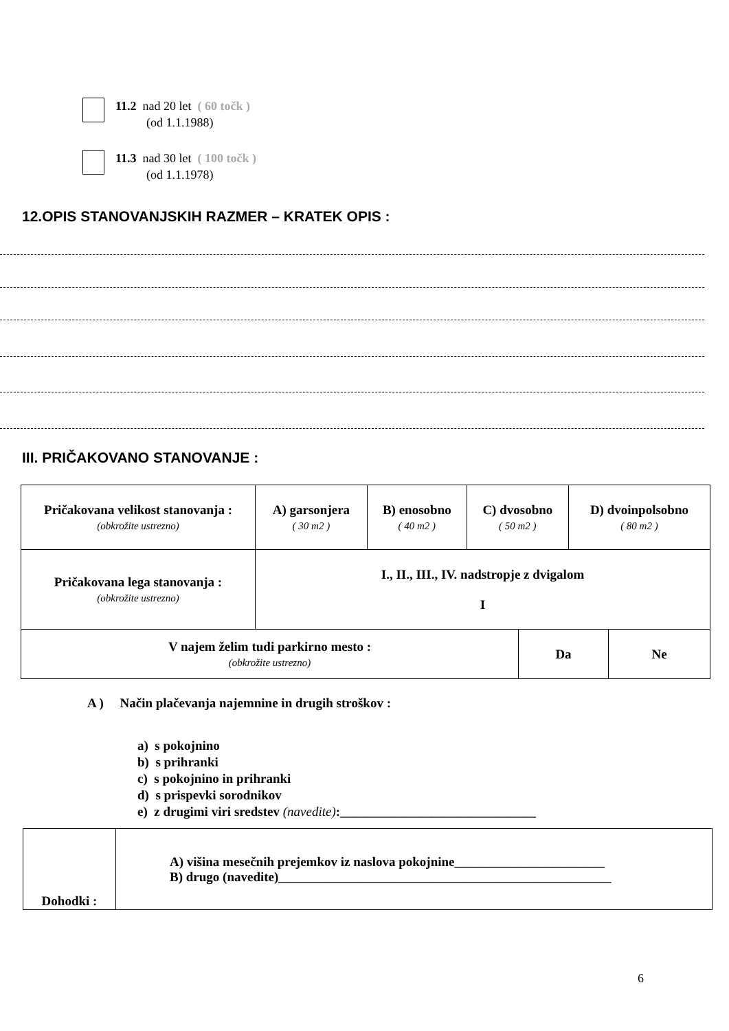11.2 nad 20 let ( 60 točk )
(od 1.1.1988)
11.3 nad 30 let ( 100 točk )
(od 1.1.1978)
12.OPIS STANOVANJSKIH RAZMER – KRATEK OPIS :
III. PRIČAKOVANO STANOVANJE :
| Pričakovana velikost stanovanja : (obkrožite ustrezno) | A) garsonjera ( 30 m2 ) | B) enosobno ( 40 m2 ) | C) dvosobno ( 50 m2 ) | D) dvoinpolsobno ( 80 m2 ) |
| Pričakovana lega stanovanja : (obkrožite ustrezno) | I., II., III., IV. nadstropje z dvigalom I | | | |
| V najem želim tudi parkirno mesto : (obkrožite ustrezno) | Da | Ne |
A ) Način plačevanja najemnine in drugih stroškov :
a) s pokojnino
b) s prihranki
c) s pokojnino in prihranki
d) s prispevki sorodnikov
e) z drugimi viri sredstev (navedite):______________________________
| Dohodki : | A) višina mesečnih prejemkov iz naslova pokojnine_______________________ B) drugo (navedite)___________________________________________________ |
6